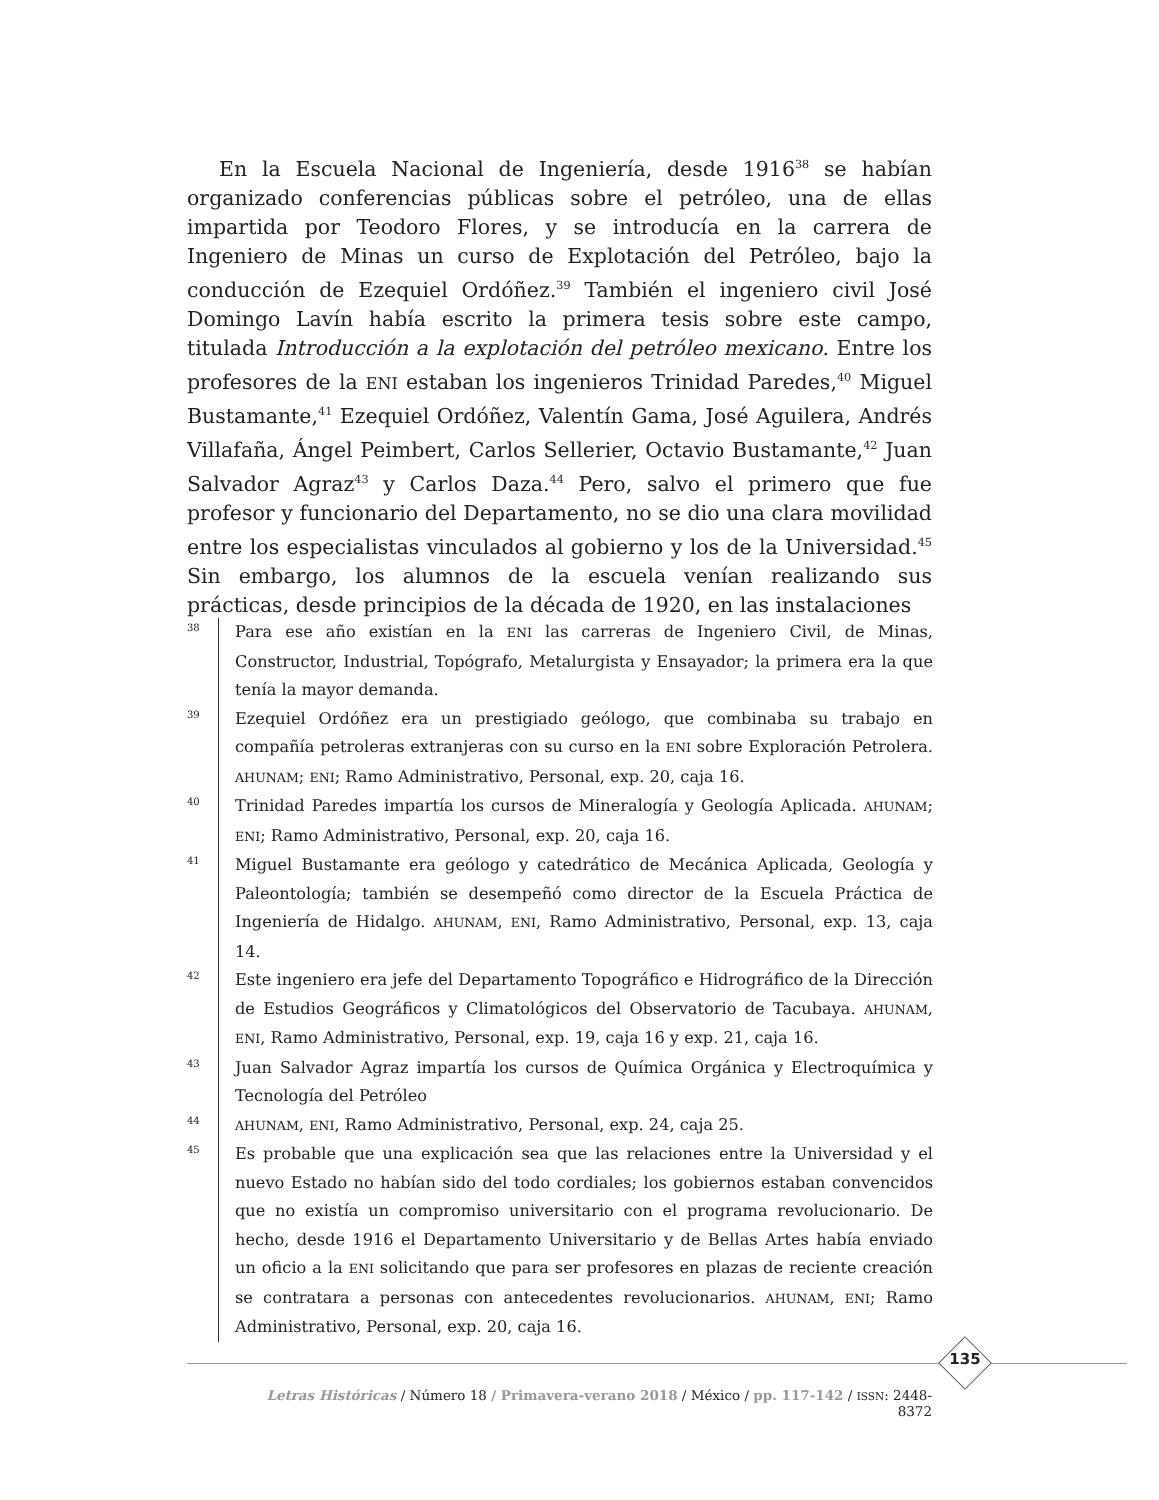En la Escuela Nacional de Ingeniería, desde 1916<sup>38</sup> se habían organizado conferencias públicas sobre el petróleo, una de ellas impartida por Teodoro Flores, y se introducía en la carrera de Ingeniero de Minas un curso de Explotación del Petróleo, bajo la conducción de Ezequiel Ordóñez.<sup>39</sup> También el ingeniero civil José Domingo Lavín había escrito la primera tesis sobre este campo, titulada Introducción a la explotación del petróleo mexicano. Entre los profesores de la ENI estaban los ingenieros Trinidad Paredes,<sup>40</sup> Miguel Bustamante,<sup>41</sup> Ezequiel Ordóñez, Valentín Gama, José Aguilera, Andrés Villafaña, Ángel Peimbert, Carlos Sellerier, Octavio Bustamante,<sup>42</sup> Juan Salvador Agraz<sup>43</sup> y Carlos Daza.<sup>44</sup> Pero, salvo el primero que fue profesor y funcionario del Departamento, no se dio una clara movilidad entre los especialistas vinculados al gobierno y los de la Universidad.<sup>45</sup> Sin embargo, los alumnos de la escuela venían realizando sus prácticas, desde principios de la década de 1920, en las instalaciones
38 Para ese año existían en la ENI las carreras de Ingeniero Civil, de Minas, Constructor, Industrial, Topógrafo, Metalurgista y Ensayador; la primera era la que tenía la mayor demanda.
39 Ezequiel Ordóñez era un prestigiado geólogo, que combinaba su trabajo en compañía petroleras extranjeras con su curso en la ENI sobre Exploración Petrolera. AHUNAM; ENI; Ramo Administrativo, Personal, exp. 20, caja 16.
40 Trinidad Paredes impartía los cursos de Mineralogía y Geología Aplicada. AHUNAM; ENI; Ramo Administrativo, Personal, exp. 20, caja 16.
41 Miguel Bustamante era geólogo y catedrático de Mecánica Aplicada, Geología y Paleontología; también se desempeñó como director de la Escuela Práctica de Ingeniería de Hidalgo. AHUNAM, ENI, Ramo Administrativo, Personal, exp. 13, caja 14.
42 Este ingeniero era jefe del Departamento Topográfico e Hidrográfico de la Dirección de Estudios Geográficos y Climatológicos del Observatorio de Tacubaya. AHUNAM, ENI, Ramo Administrativo, Personal, exp. 19, caja 16 y exp. 21, caja 16.
43 Juan Salvador Agraz impartía los cursos de Química Orgánica y Electroquímica y Tecnología del Petróleo
44 AHUNAM, ENI, Ramo Administrativo, Personal, exp. 24, caja 25.
45 Es probable que una explicación sea que las relaciones entre la Universidad y el nuevo Estado no habían sido del todo cordiales; los gobiernos estaban convencidos que no existía un compromiso universitario con el programa revolucionario. De hecho, desde 1916 el Departamento Universitario y de Bellas Artes había enviado un oficio a la ENI solicitando que para ser profesores en plazas de reciente creación se contratara a personas con antecedentes revolucionarios. AHUNAM, ENI; Ramo Administrativo, Personal, exp. 20, caja 16.
135
Letras Históricas / Número 18 / Primavera-verano 2018 / México / pp. 117-142 / ISSN: 2448-8372